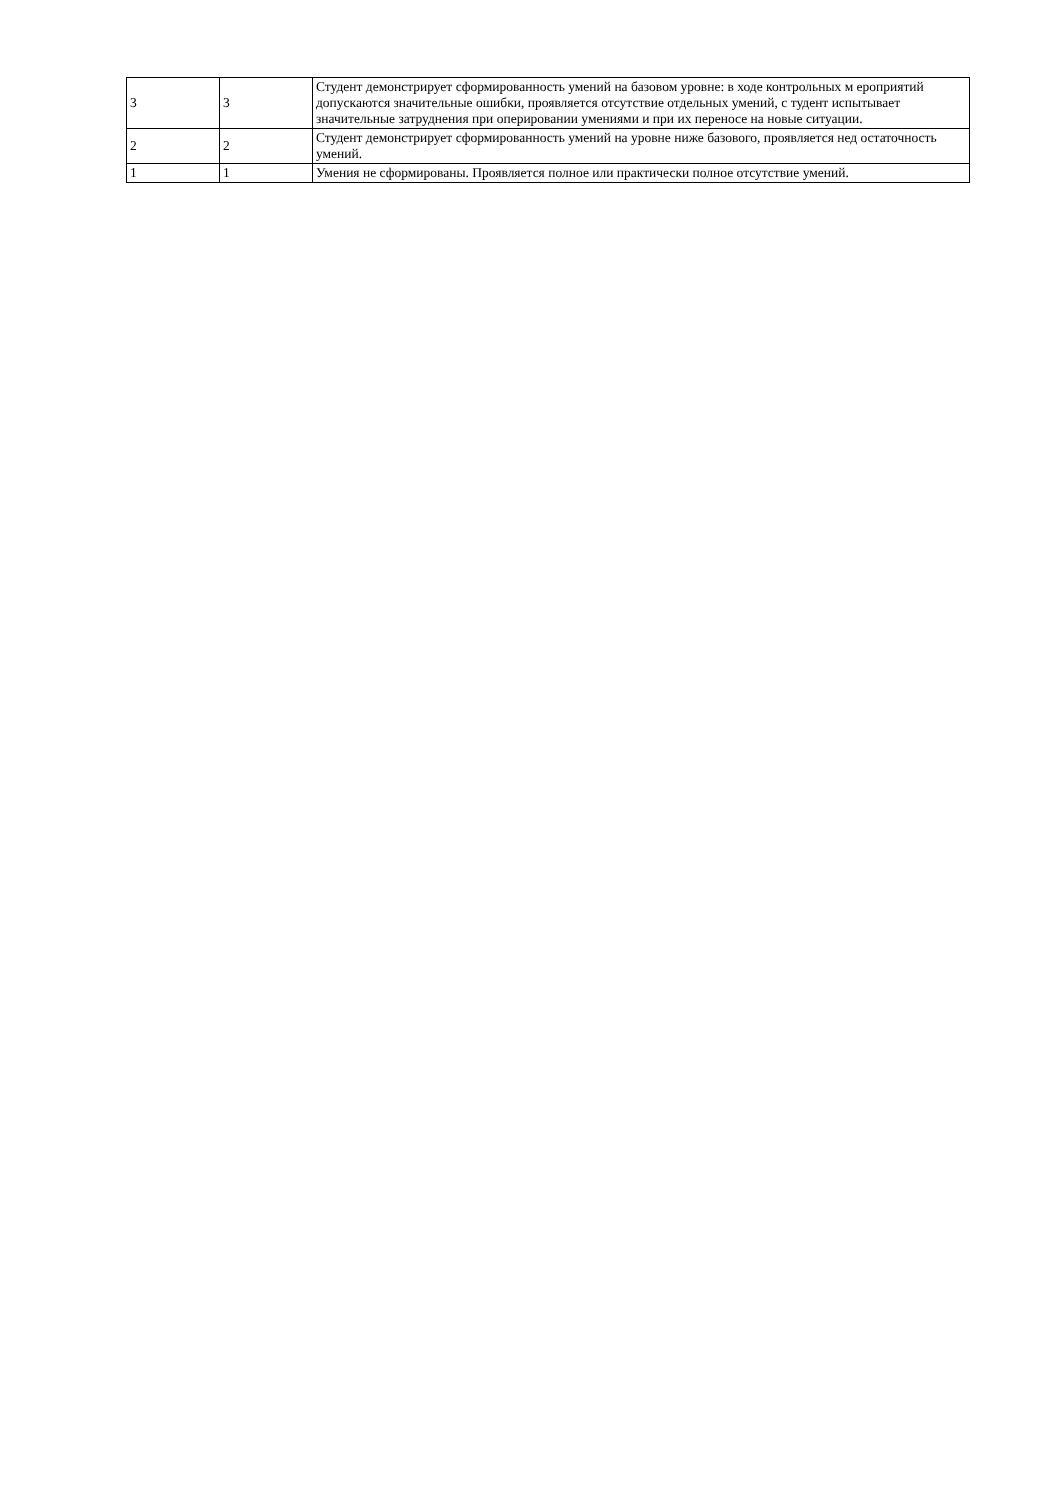| 3 | 3 | Студент демонстрирует сформированность умений на базовом уровне: в ходе контрольных м ероприятий допускаются значительные ошибки, проявляется отсутствие отдельных умений, с тудент испытывает значительные затруднения при оперировании умениями и при их переносе на новые ситуации. |
| 2 | 2 | Студент демонстрирует сформированность умений на уровне ниже базового, проявляется нед остаточность умений. |
| 1 | 1 | Умения не сформированы. Проявляется полное или практически полное отсутствие умений. |